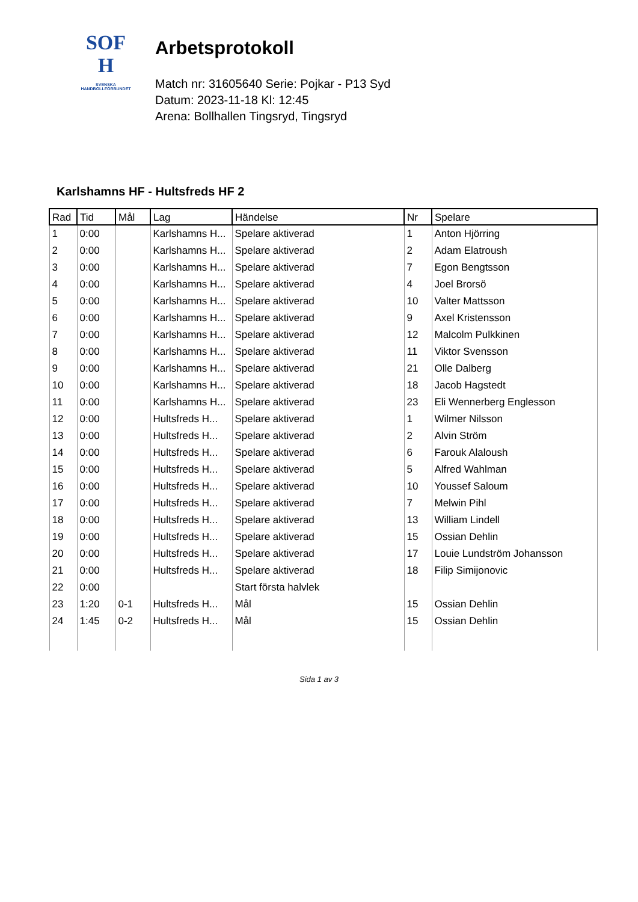SOF
H
SVENSKA
HANDBOLLFÖRBUNDET
Arbetsprotokoll
Match nr: 31605640 Serie: Pojkar - P13 Syd
Datum: 2023-11-18 Kl: 12:45
Arena: Bollhallen Tingsryd, Tingsryd
Karlshamns HF - Hultsfreds HF 2
| Rad | Tid | Mål | Lag | Händelse | Nr | Spelare |
| --- | --- | --- | --- | --- | --- | --- |
| 1 | 0:00 | | Karlshamns H... | Spelare aktiverad | 1 | Anton Hjörring |
| 2 | 0:00 | | Karlshamns H... | Spelare aktiverad | 2 | Adam Elatroush |
| 3 | 0:00 | | Karlshamns H... | Spelare aktiverad | 7 | Egon Bengtsson |
| 4 | 0:00 | | Karlshamns H... | Spelare aktiverad | 4 | Joel Brorsö |
| 5 | 0:00 | | Karlshamns H... | Spelare aktiverad | 10 | Valter Mattsson |
| 6 | 0:00 | | Karlshamns H... | Spelare aktiverad | 9 | Axel Kristensson |
| 7 | 0:00 | | Karlshamns H... | Spelare aktiverad | 12 | Malcolm Pulkkinen |
| 8 | 0:00 | | Karlshamns H... | Spelare aktiverad | 11 | Viktor Svensson |
| 9 | 0:00 | | Karlshamns H... | Spelare aktiverad | 21 | Olle Dalberg |
| 10 | 0:00 | | Karlshamns H... | Spelare aktiverad | 18 | Jacob Hagstedt |
| 11 | 0:00 | | Karlshamns H... | Spelare aktiverad | 23 | Eli Wennerberg Englesson |
| 12 | 0:00 | | Hultsfreds H... | Spelare aktiverad | 1 | Wilmer Nilsson |
| 13 | 0:00 | | Hultsfreds H... | Spelare aktiverad | 2 | Alvin Ström |
| 14 | 0:00 | | Hultsfreds H... | Spelare aktiverad | 6 | Farouk Alaloush |
| 15 | 0:00 | | Hultsfreds H... | Spelare aktiverad | 5 | Alfred Wahlman |
| 16 | 0:00 | | Hultsfreds H... | Spelare aktiverad | 10 | Youssef Saloum |
| 17 | 0:00 | | Hultsfreds H... | Spelare aktiverad | 7 | Melwin Pihl |
| 18 | 0:00 | | Hultsfreds H... | Spelare aktiverad | 13 | William Lindell |
| 19 | 0:00 | | Hultsfreds H... | Spelare aktiverad | 15 | Ossian Dehlin |
| 20 | 0:00 | | Hultsfreds H... | Spelare aktiverad | 17 | Louie Lundström Johansson |
| 21 | 0:00 | | Hultsfreds H... | Spelare aktiverad | 18 | Filip Simijonovic |
| 22 | 0:00 | | | Start första halvlek | | |
| 23 | 1:20 | 0-1 | Hultsfreds H... | Mål | 15 | Ossian Dehlin |
| 24 | 1:45 | 0-2 | Hultsfreds H... | Mål | 15 | Ossian Dehlin |
Sida 1 av 3